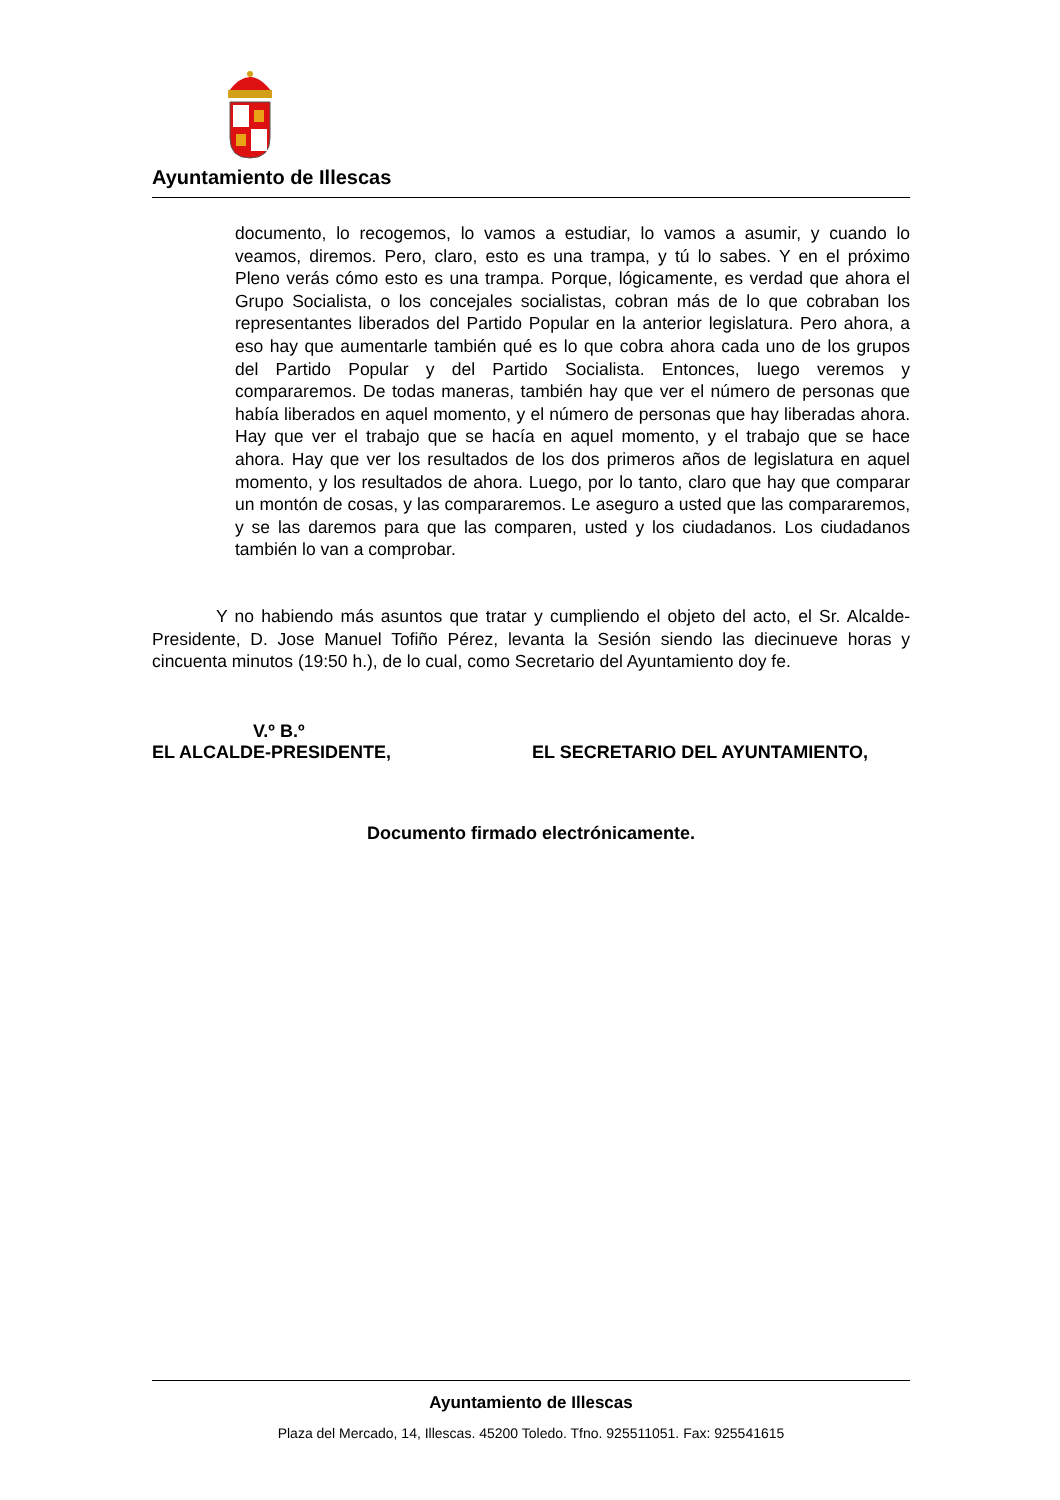Ayuntamiento de Illescas
documento, lo recogemos, lo vamos a estudiar, lo vamos a asumir, y cuando lo veamos, diremos. Pero, claro, esto es una trampa, y tú lo sabes. Y en el próximo Pleno verás cómo esto es una trampa. Porque, lógicamente, es verdad que ahora el Grupo Socialista, o los concejales socialistas, cobran más de lo que cobraban los representantes liberados del Partido Popular en la anterior legislatura. Pero ahora, a eso hay que aumentarle también qué es lo que cobra ahora cada uno de los grupos del Partido Popular y del Partido Socialista. Entonces, luego veremos y compararemos. De todas maneras, también hay que ver el número de personas que había liberados en aquel momento, y el número de personas que hay liberadas ahora. Hay que ver el trabajo que se hacía en aquel momento, y el trabajo que se hace ahora. Hay que ver los resultados de los dos primeros años de legislatura en aquel momento, y los resultados de ahora. Luego, por lo tanto, claro que hay que comparar un montón de cosas, y las compararemos. Le aseguro a usted que las compararemos, y se las daremos para que las comparen, usted y los ciudadanos. Los ciudadanos también lo van a comprobar.
Y no habiendo más asuntos que tratar y cumpliendo el objeto del acto, el Sr. Alcalde-Presidente, D. Jose Manuel Tofiño Pérez, levanta la Sesión siendo las diecinueve horas y cincuenta minutos (19:50 h.), de lo cual, como Secretario del Ayuntamiento doy fe.
V.º B.º
EL ALCALDE-PRESIDENTE, EL SECRETARIO DEL AYUNTAMIENTO,
Documento firmado electrónicamente.
Ayuntamiento de Illescas
Plaza del Mercado, 14, Illescas. 45200 Toledo. Tfno. 925511051. Fax: 925541615